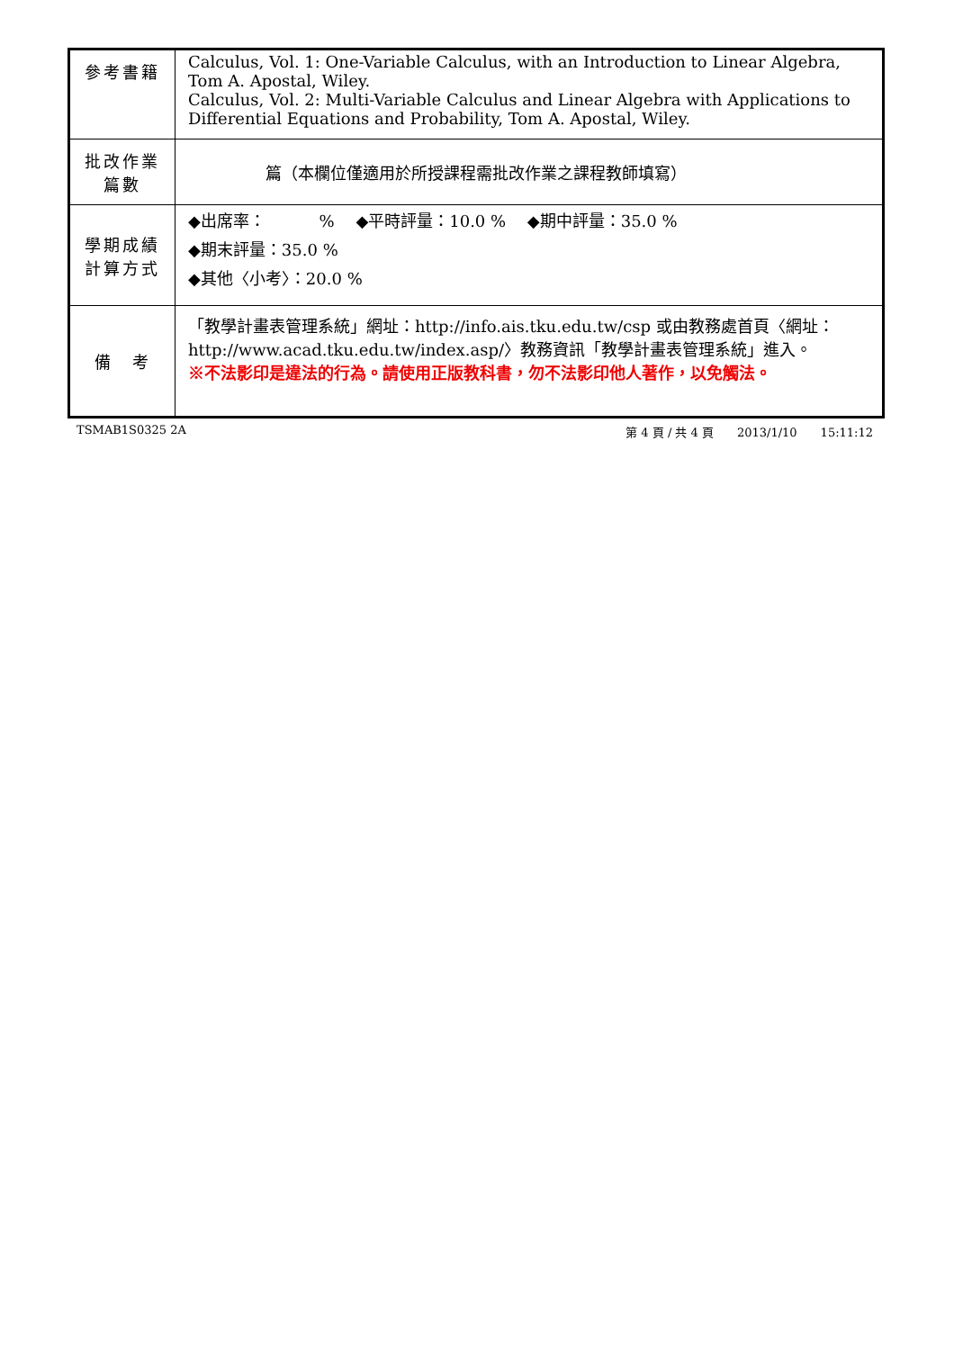| 參考書籍 | Calculus, Vol. 1: One-Variable Calculus, with an Introduction to Linear Algebra, Tom A. Apostal, Wiley. Calculus, Vol. 2: Multi-Variable Calculus and Linear Algebra with Applications to Differential Equations and Probability, Tom A. Apostal, Wiley. |
| 批改作業 篇數 | 篇（本欄位僅適用於所授課程需批改作業之課程教師填寫） |
| 學期成績 計算方式 | ◆出席率： % ◆平時評量：10.0 % ◆期中評量：35.0 % ◆期末評量：35.0 % ◆其他〈小考〉：20.0 % |
| 備 考 | 「教學計畫表管理系統」網址： http://info.ais.tku.edu.tw/csp 或由教務處首頁〈網址： http://www.acad.tku.edu.tw/index.asp/ 〉教務資訊「教學計畫表管理系統」進入。 ※不法影印是違法的行為。請使用正版教科書，勿不法影印他人著作，以免觸法。 |
TSMAB1S0325 2A 第 4 頁 / 共 4 頁　　2013/1/10　　15:11:12